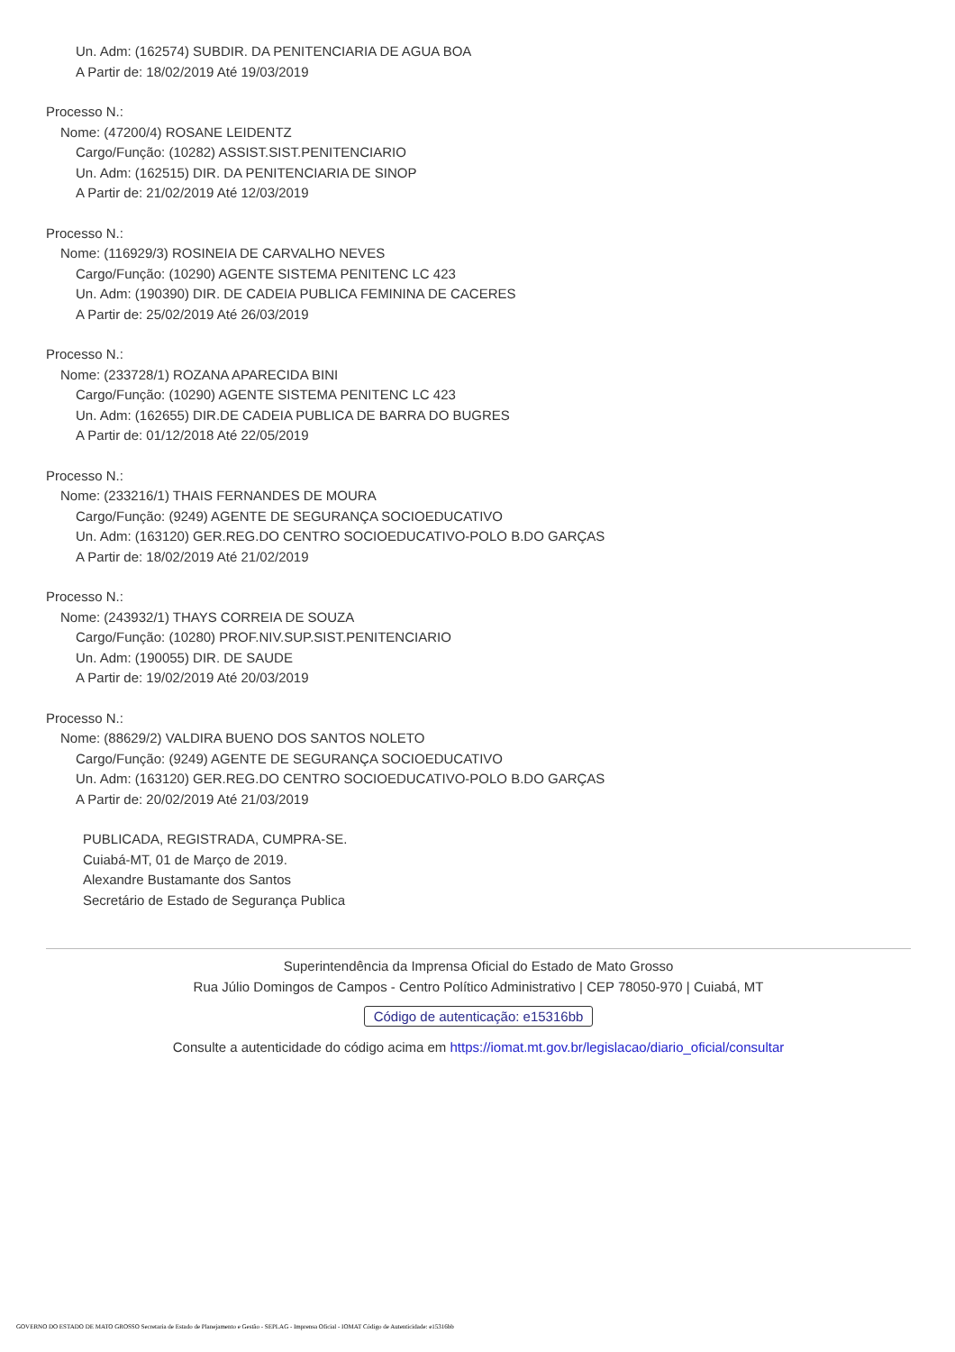Un. Adm: (162574) SUBDIR. DA PENITENCIARIA DE AGUA BOA
A Partir de: 18/02/2019 Até 19/03/2019
Processo N.:
Nome: (47200/4) ROSANE LEIDENTZ
Cargo/Função: (10282) ASSIST.SIST.PENITENCIARIO
Un. Adm: (162515) DIR. DA PENITENCIARIA DE SINOP
A Partir de: 21/02/2019 Até 12/03/2019
Processo N.:
Nome: (116929/3) ROSINEIA DE CARVALHO NEVES
Cargo/Função: (10290) AGENTE SISTEMA PENITENC LC 423
Un. Adm: (190390) DIR. DE CADEIA PUBLICA FEMININA DE CACERES
A Partir de: 25/02/2019 Até 26/03/2019
Processo N.:
Nome: (233728/1) ROZANA APARECIDA BINI
Cargo/Função: (10290) AGENTE SISTEMA PENITENC LC 423
Un. Adm: (162655) DIR.DE CADEIA PUBLICA DE BARRA DO BUGRES
A Partir de: 01/12/2018 Até 22/05/2019
Processo N.:
Nome: (233216/1) THAIS FERNANDES DE MOURA
Cargo/Função: (9249) AGENTE DE SEGURANÇA SOCIOEDUCATIVO
Un. Adm: (163120) GER.REG.DO CENTRO SOCIOEDUCATIVO-POLO B.DO GARÇAS
A Partir de: 18/02/2019 Até 21/02/2019
Processo N.:
Nome: (243932/1) THAYS CORREIA DE SOUZA
Cargo/Função: (10280) PROF.NIV.SUP.SIST.PENITENCIARIO
Un. Adm: (190055) DIR. DE SAUDE
A Partir de: 19/02/2019 Até 20/03/2019
Processo N.:
Nome: (88629/2) VALDIRA BUENO DOS SANTOS NOLETO
Cargo/Função: (9249) AGENTE DE SEGURANÇA SOCIOEDUCATIVO
Un. Adm: (163120) GER.REG.DO CENTRO SOCIOEDUCATIVO-POLO B.DO GARÇAS
A Partir de: 20/02/2019 Até 21/03/2019
PUBLICADA, REGISTRADA, CUMPRA-SE.
Cuiabá-MT, 01 de Março de 2019.
Alexandre Bustamante dos Santos
Secretário de Estado de Segurança Publica
Superintendência da Imprensa Oficial do Estado de Mato Grosso
Rua Júlio Domingos de Campos - Centro Político Administrativo | CEP 78050-970 | Cuiabá, MT
Código de autenticação: e15316bb
Consulte a autenticidade do código acima em https://iomat.mt.gov.br/legislacao/diario_oficial/consultar
GOVERNO DO ESTADO DE MATO GROSSO Secretaria de Estado de Planejamento e Gestão - SEPLAG - Imprensa Oficial - IOMAT Código de Autenticidade: e15316bb